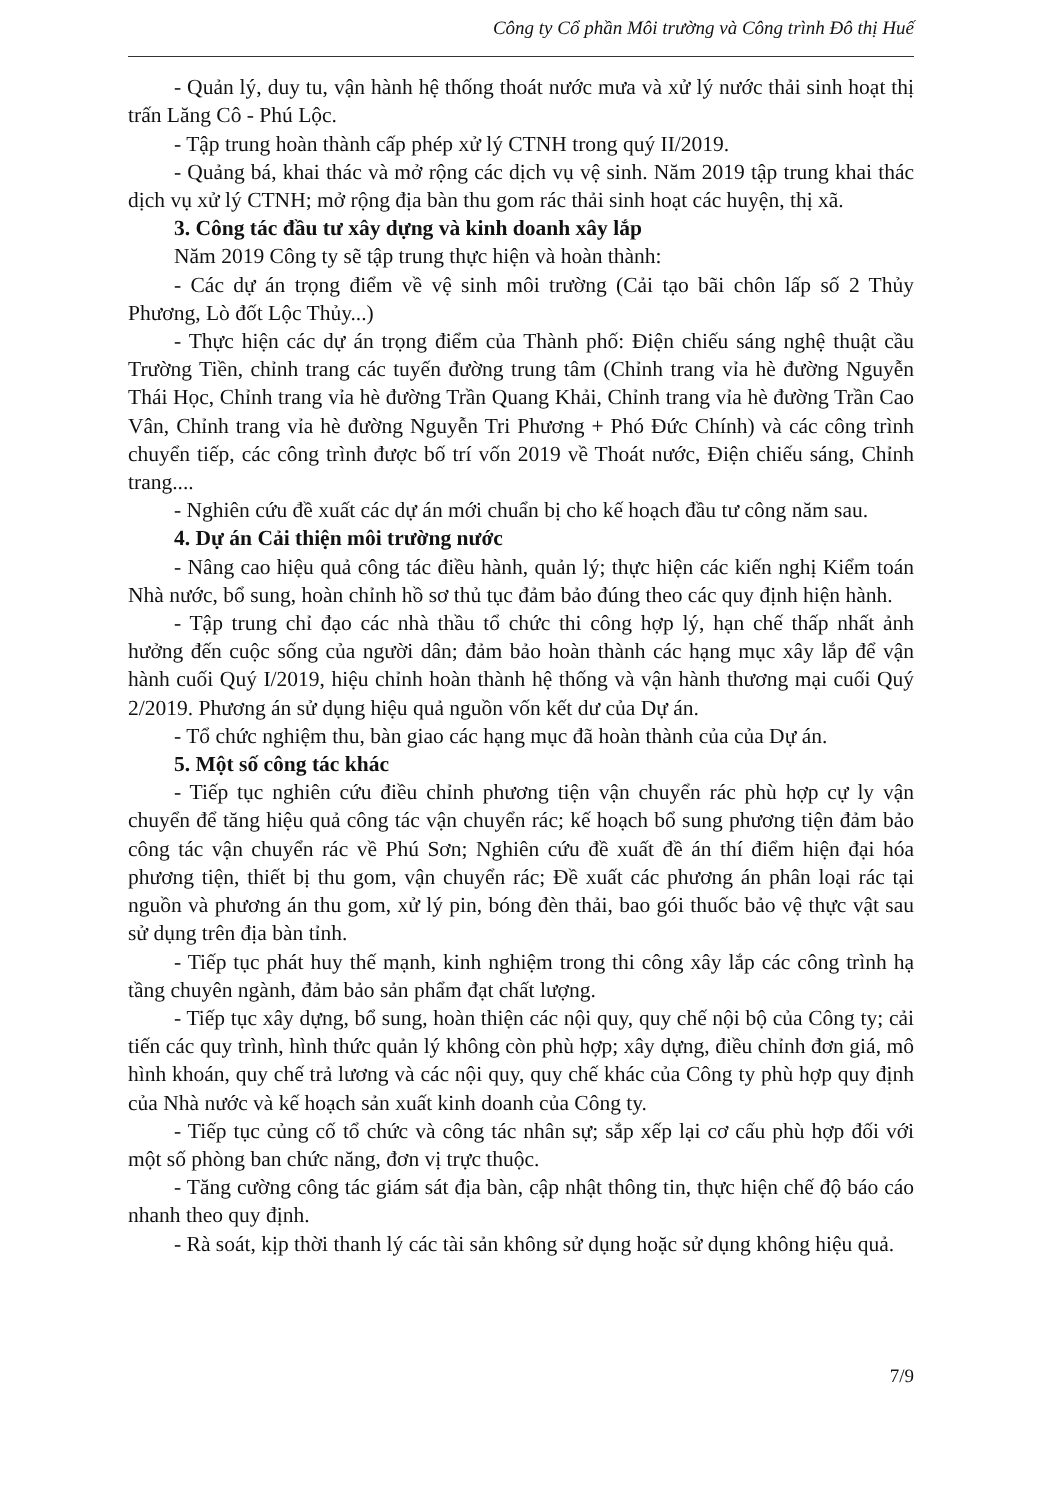Công ty Cổ phần Môi trường và Công trình Đô thị Huế
- Quản lý, duy tu, vận hành hệ thống thoát nước mưa và xử lý nước thải sinh hoạt thị trấn Lăng Cô - Phú Lộc.
- Tập trung hoàn thành cấp phép xử lý CTNH trong quý II/2019.
- Quảng bá, khai thác và mở rộng các dịch vụ vệ sinh. Năm 2019 tập trung khai thác dịch vụ xử lý CTNH; mở rộng địa bàn thu gom rác thải sinh hoạt các huyện, thị xã.
3. Công tác đầu tư xây dựng và kinh doanh xây lắp
Năm 2019 Công ty sẽ tập trung thực hiện và hoàn thành:
- Các dự án trọng điểm về vệ sinh môi trường (Cải tạo bãi chôn lấp số 2 Thủy Phương, Lò đốt Lộc Thủy...)
- Thực hiện các dự án trọng điểm của Thành phố: Điện chiếu sáng nghệ thuật cầu Trường Tiền, chỉnh trang các tuyến đường trung tâm (Chỉnh trang vỉa hè đường Nguyễn Thái Học, Chỉnh trang vỉa hè đường Trần Quang Khải, Chỉnh trang vỉa hè đường Trần Cao Vân, Chỉnh trang vỉa hè đường Nguyễn Tri Phương + Phó Đức Chính) và các công trình chuyển tiếp, các công trình được bố trí vốn 2019 về Thoát nước, Điện chiếu sáng, Chỉnh trang....
- Nghiên cứu đề xuất các dự án mới chuẩn bị cho kế hoạch đầu tư công năm sau.
4. Dự án Cải thiện môi trường nước
- Nâng cao hiệu quả công tác điều hành, quản lý; thực hiện các kiến nghị Kiểm toán Nhà nước, bổ sung, hoàn chỉnh hồ sơ thủ tục đảm bảo đúng theo các quy định hiện hành.
- Tập trung chỉ đạo các nhà thầu tổ chức thi công hợp lý, hạn chế thấp nhất ảnh hưởng đến cuộc sống của người dân; đảm bảo hoàn thành các hạng mục xây lắp để vận hành cuối Quý I/2019, hiệu chỉnh hoàn thành hệ thống và vận hành thương mại cuối Quý 2/2019. Phương án sử dụng hiệu quả nguồn vốn kết dư của Dự án.
- Tổ chức nghiệm thu, bàn giao các hạng mục đã hoàn thành của của Dự án.
5. Một số công tác khác
- Tiếp tục nghiên cứu điều chỉnh phương tiện vận chuyển rác phù hợp cự ly vận chuyển để tăng hiệu quả công tác vận chuyển rác; kế hoạch bổ sung phương tiện đảm bảo công tác vận chuyển rác về Phú Sơn; Nghiên cứu đề xuất đề án thí điểm hiện đại hóa phương tiện, thiết bị thu gom, vận chuyển rác; Đề xuất các phương án phân loại rác tại nguồn và phương án thu gom, xử lý pin, bóng đèn thải, bao gói thuốc bảo vệ thực vật sau sử dụng trên địa bàn tỉnh.
- Tiếp tục phát huy thế mạnh, kinh nghiệm trong thi công xây lắp các công trình hạ tầng chuyên ngành, đảm bảo sản phẩm đạt chất lượng.
- Tiếp tục xây dựng, bổ sung, hoàn thiện các nội quy, quy chế nội bộ của Công ty; cải tiến các quy trình, hình thức quản lý không còn phù hợp; xây dựng, điều chỉnh đơn giá, mô hình khoán, quy chế trả lương và các nội quy, quy chế khác của Công ty phù hợp quy định của Nhà nước và kế hoạch sản xuất kinh doanh của Công ty.
- Tiếp tục củng cố tổ chức và công tác nhân sự; sắp xếp lại cơ cấu phù hợp đối với một số phòng ban chức năng, đơn vị trực thuộc.
- Tăng cường công tác giám sát địa bàn, cập nhật thông tin, thực hiện chế độ báo cáo nhanh theo quy định.
- Rà soát, kịp thời thanh lý các tài sản không sử dụng hoặc sử dụng không hiệu quả.
7/9